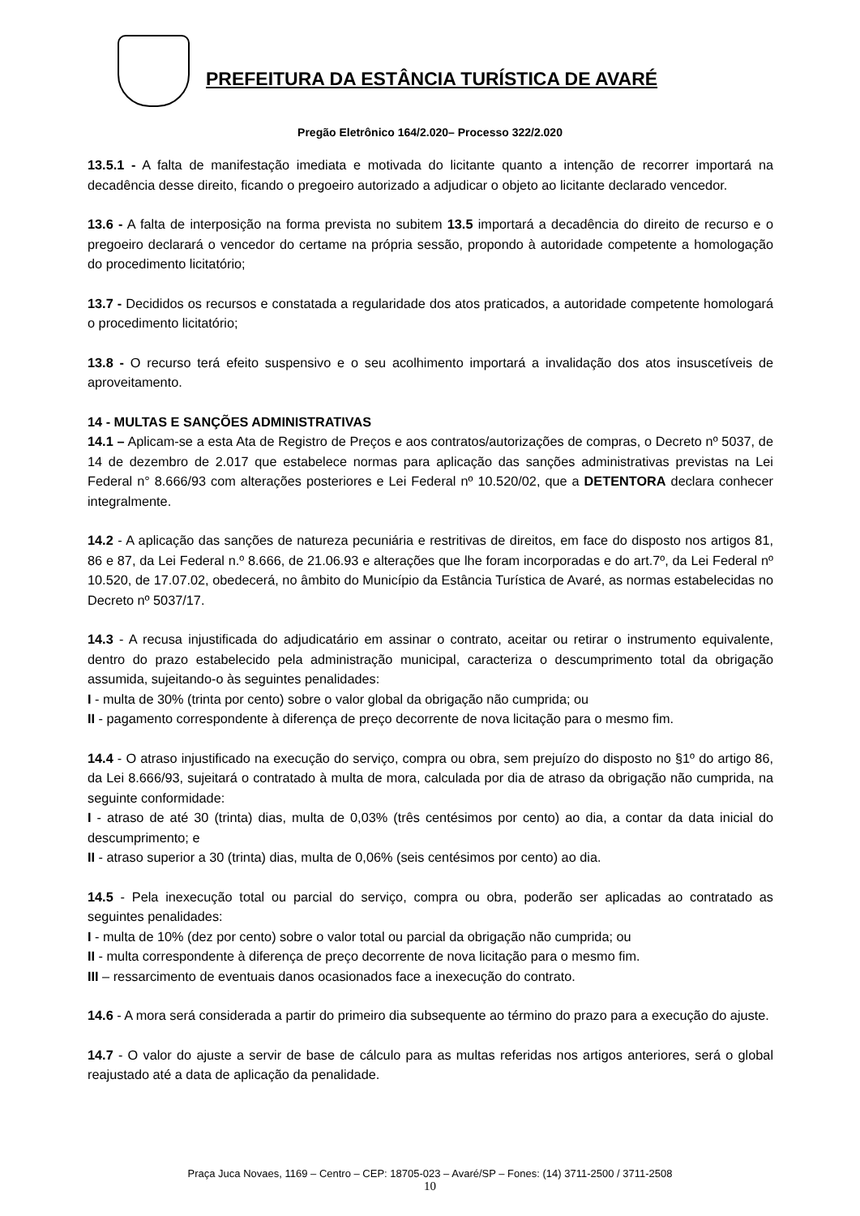PREFEITURA DA ESTÂNCIA TURÍSTICA DE AVARÉ
Pregão Eletrônico 164/2.020– Processo 322/2.020
13.5.1 - A falta de manifestação imediata e motivada do licitante quanto a intenção de recorrer importará na decadência desse direito, ficando o pregoeiro autorizado a adjudicar o objeto ao licitante declarado vencedor.
13.6 - A falta de interposição na forma prevista no subitem 13.5 importará a decadência do direito de recurso e o pregoeiro declarará o vencedor do certame na própria sessão, propondo à autoridade competente a homologação do procedimento licitatório;
13.7 - Decididos os recursos e constatada a regularidade dos atos praticados, a autoridade competente homologará o procedimento licitatório;
13.8 - O recurso terá efeito suspensivo e o seu acolhimento importará a invalidação dos atos insuscetíveis de aproveitamento.
14 - MULTAS E SANÇÕES ADMINISTRATIVAS
14.1 – Aplicam-se a esta Ata de Registro de Preços e aos contratos/autorizações de compras, o Decreto nº 5037, de 14 de dezembro de 2.017 que estabelece normas para aplicação das sanções administrativas previstas na Lei Federal n° 8.666/93 com alterações posteriores e Lei Federal nº 10.520/02, que a DETENTORA declara conhecer integralmente.
14.2 - A aplicação das sanções de natureza pecuniária e restritivas de direitos, em face do disposto nos artigos 81, 86 e 87, da Lei Federal n.º 8.666, de 21.06.93 e alterações que lhe foram incorporadas e do art.7º, da Lei Federal nº 10.520, de 17.07.02, obedecerá, no âmbito do Município da Estância Turística de Avaré, as normas estabelecidas no Decreto nº 5037/17.
14.3 - A recusa injustificada do adjudicatário em assinar o contrato, aceitar ou retirar o instrumento equivalente, dentro do prazo estabelecido pela administração municipal, caracteriza o descumprimento total da obrigação assumida, sujeitando-o às seguintes penalidades:
I - multa de 30% (trinta por cento) sobre o valor global da obrigação não cumprida; ou
II - pagamento correspondente à diferença de preço decorrente de nova licitação para o mesmo fim.
14.4 - O atraso injustificado na execução do serviço, compra ou obra, sem prejuízo do disposto no §1º do artigo 86, da Lei 8.666/93, sujeitará o contratado à multa de mora, calculada por dia de atraso da obrigação não cumprida, na seguinte conformidade:
I - atraso de até 30 (trinta) dias, multa de 0,03% (três centésimos por cento) ao dia, a contar da data inicial do descumprimento; e
II - atraso superior a 30 (trinta) dias, multa de 0,06% (seis centésimos por cento) ao dia.
14.5 - Pela inexecução total ou parcial do serviço, compra ou obra, poderão ser aplicadas ao contratado as seguintes penalidades:
I - multa de 10% (dez por cento) sobre o valor total ou parcial da obrigação não cumprida; ou
II - multa correspondente à diferença de preço decorrente de nova licitação para o mesmo fim.
III – ressarcimento de eventuais danos ocasionados face a inexecução do contrato.
14.6 - A mora será considerada a partir do primeiro dia subsequente ao término do prazo para a execução do ajuste.
14.7 - O valor do ajuste a servir de base de cálculo para as multas referidas nos artigos anteriores, será o global reajustado até a data de aplicação da penalidade.
Praça Juca Novaes, 1169 – Centro – CEP: 18705-023 – Avaré/SP – Fones: (14) 3711-2500 / 3711-2508
10